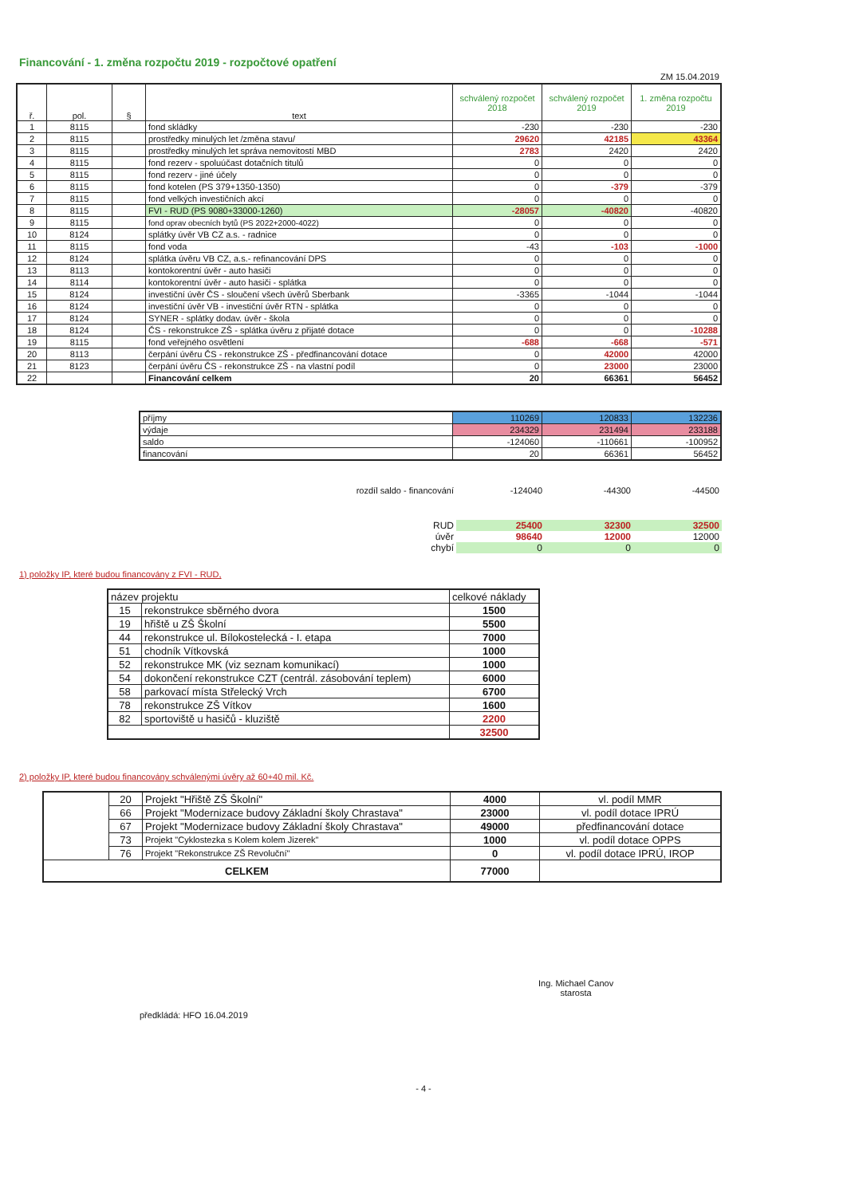Financování - 1. změna rozpočtu 2019 - rozpočtové opatření
ZM 15.04.2019
| ř. | pol. | § | text | schválený rozpočet 2018 | schválený rozpočet 2019 | 1. změna rozpočtu 2019 |
| --- | --- | --- | --- | --- | --- | --- |
| 1 | 8115 | | fond skládky | -230 | -230 | -230 |
| 2 | 8115 | | prostředky minulých let /změna stavu/ | 29620 | 42185 | 43364 |
| 3 | 8115 | | prostředky minulých let správa nemovitostí MBD | 2783 | 2420 | 2420 |
| 4 | 8115 | | fond rezerv - spoluúčast dotačních titulů | 0 | 0 | 0 |
| 5 | 8115 | | fond rezerv - jiné účely | 0 | 0 | 0 |
| 6 | 8115 | | fond kotelen (PS 379+1350-1350) | 0 | -379 | -379 |
| 7 | 8115 | | fond velkých investičních akcí | 0 | 0 | 0 |
| 8 | 8115 | | FVI - RUD (PS 9080+33000-1260) | -28057 | -40820 | -40820 |
| 9 | 8115 | | fond oprav obecních bytů (PS 2022+2000-4022) | 0 | 0 | 0 |
| 10 | 8124 | | splátky úvěr VB CZ a.s. - radnice | 0 | 0 | 0 |
| 11 | 8115 | | fond voda | -43 | -103 | -1000 |
| 12 | 8124 | | splátka úvěru VB CZ, a.s.- refinancování DPS | 0 | 0 | 0 |
| 13 | 8113 | | kontokorentní úvěr - auto hasiči | 0 | 0 | 0 |
| 14 | 8114 | | kontokorentní úvěr - auto hasiči - splátka | 0 | 0 | 0 |
| 15 | 8124 | | investiční úvěr ČS - sloučení všech úvěrů Sberbank | -3365 | -1044 | -1044 |
| 16 | 8124 | | investiční úvěr VB - investiční úvěr RTN - splátka | 0 | 0 | 0 |
| 17 | 8124 | | SYNER - splátky dodav. úvěr - škola | 0 | 0 | 0 |
| 18 | 8124 | | ČS - rekonstrukce ZŠ - splátka úvěru z přijaté dotace | 0 | 0 | -10288 |
| 19 | 8115 | | fond veřejného osvětlení | -688 | -668 | -571 |
| 20 | 8113 | | čerpání úvěru ČS - rekonstrukce ZŠ - předfinancování dotace | 0 | 42000 | 42000 |
| 21 | 8123 | | čerpání úvěru ČS - rekonstrukce ZŠ - na vlastní podíl | 0 | 23000 | 23000 |
| 22 | | | Financování celkem | 20 | 66361 | 56452 |
| příjmy | 110269 | 120833 | 132236 |
| výdaje | 234329 | 231494 | 233188 |
| saldo | -124060 | -110661 | -100952 |
| financování | 20 | 66361 | 56452 |
| rozdíl saldo - financování | -124040 | -44300 | -44500 |
| RUD | 25400 | 32300 | 32500 |
| úvěr | 98640 | 12000 | 12000 |
| chybí | 0 | 0 | 0 |
1) položky IP, které budou financovány z FVI - RUD,
| název projektu | | celkové náklady |
| 15 | rekonstrukce sběrného dvora | 1500 |
| 19 | hřiště u ZŠ Školní | 5500 |
| 44 | rekonstrukce ul. Bílokostelecká - I. etapa | 7000 |
| 51 | chodník Vítkovská | 1000 |
| 52 | rekonstrukce MK (viz seznam komunikací) | 1000 |
| 54 | dokončení rekonstrukce CZT (centrál. zásobování teplem) | 6000 |
| 58 | parkovací místa Střelecký Vrch | 6700 |
| 78 | rekonstrukce ZŠ Vítkov | 1600 |
| 82 | sportoviště u hasičů - kluziště | 2200 |
| | | 32500 |
2) položky IP, které budou financovány schválenými úvěry až 60+40 mil. Kč.
| | 20 | Projekt "Hřiště ZŠ Školní" | 4000 | vl. podíl MMR |
| | 66 | Projekt "Modernizace budovy Základní školy Chrastava" | 23000 | vl. podíl dotace IPRÚ |
| | 67 | Projekt "Modernizace budovy Základní školy Chrastava" | 49000 | předfinancování dotace |
| | 73 | Projekt "Cyklostezka s Kolem kolem Jizerek" | 1000 | vl. podíl dotace OPPS |
| | 76 | Projekt "Rekonstrukce ZŠ Revoluční" | 0 | vl. podíl dotace IPRÚ, IROP |
| CELKEM | | | 77000 | |
předkládá: HFO 16.04.2019
Ing. Michael Canov
starosta
- 4 -